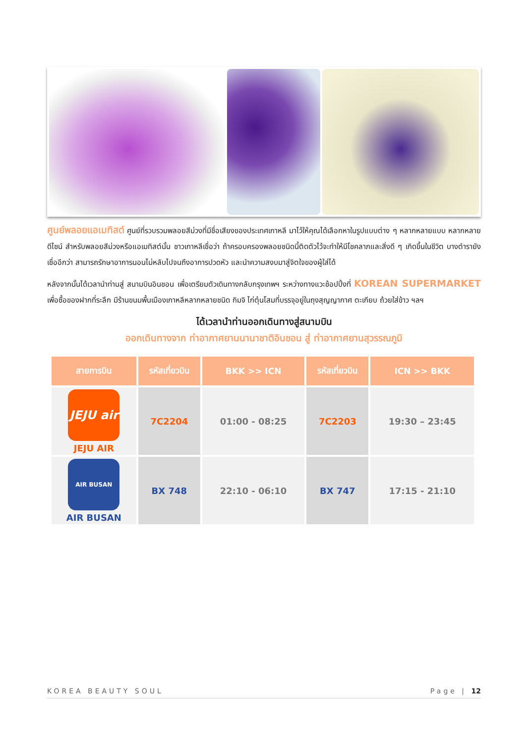ศูนย์พลอยแอเมทิสต์ ศูนย์ที่รวบรวมพลอยสีม่วงที่มีชื่อเสียงของประเทศเกาหลี มาไว้ให้คุณได้เลือกหาในรูปแบบต่าง ๆ หลากหลายแบบ หลากหลายดีไซน์ สำหรับพลอยสีม่วงหรือแอเมทิสต์นั้น ชาวเกาหลีเชื่อว่า ถ้าครอบครองพลอยชนิดนี้ติดตัวไว้จะทำให้มีโชคลาภและสิ่งดี ๆ เกิดขึ้นในชีวิต บางตำรายังเชื่ออีกว่า สามารถรักษาอาการนอนไม่หลับไปจนถึงอาการปวดหัว และนำความสงบมาสู่จิตใจของผู้ใส่ได้
หลังจากนั้นได้เวลานำท่านสู่ สนามบินอินชอน เพื่อเตรียมตัวเดินทางกลับกรุงเทพฯ ระหว่างทางแวะช้อปปิ้งที่ KOREAN SUPERMARKET เพื่อซื้อของฝากที่ระลึก มีร้านขนมพื้นเมืองเกาหลีหลากหลายชนิด กิมจิ ไก่ตุ๋นโสมที่บรรจุอยู่ในถุงสุญญากาศ ตะเกียบ ถ้วยใส่ข้าว ฯลฯ
ได้เวลานำท่านออกเดินทางสู่สนามบิน
ออกเดินทางจาก ท่าอากาศยานนานาชาติอินชอน สู่ ท่าอากาศยานสุวรรณภูมิ
| สายการบิน | รหัสเที่ยวบิน | BKK >> ICN | รหัสเที่ยวบิน | ICN >> BKK |
| --- | --- | --- | --- | --- |
| JEJU air JEJU AIR | 7C2204 | 01:00 - 08:25 | 7C2203 | 19:30 – 23:45 |
| AIR BUSAN AIR BUSAN | BX 748 | 22:10 - 06:10 | BX 747 | 17:15 - 21:10 |
KOREA BEAUTY SOUL Page | 12